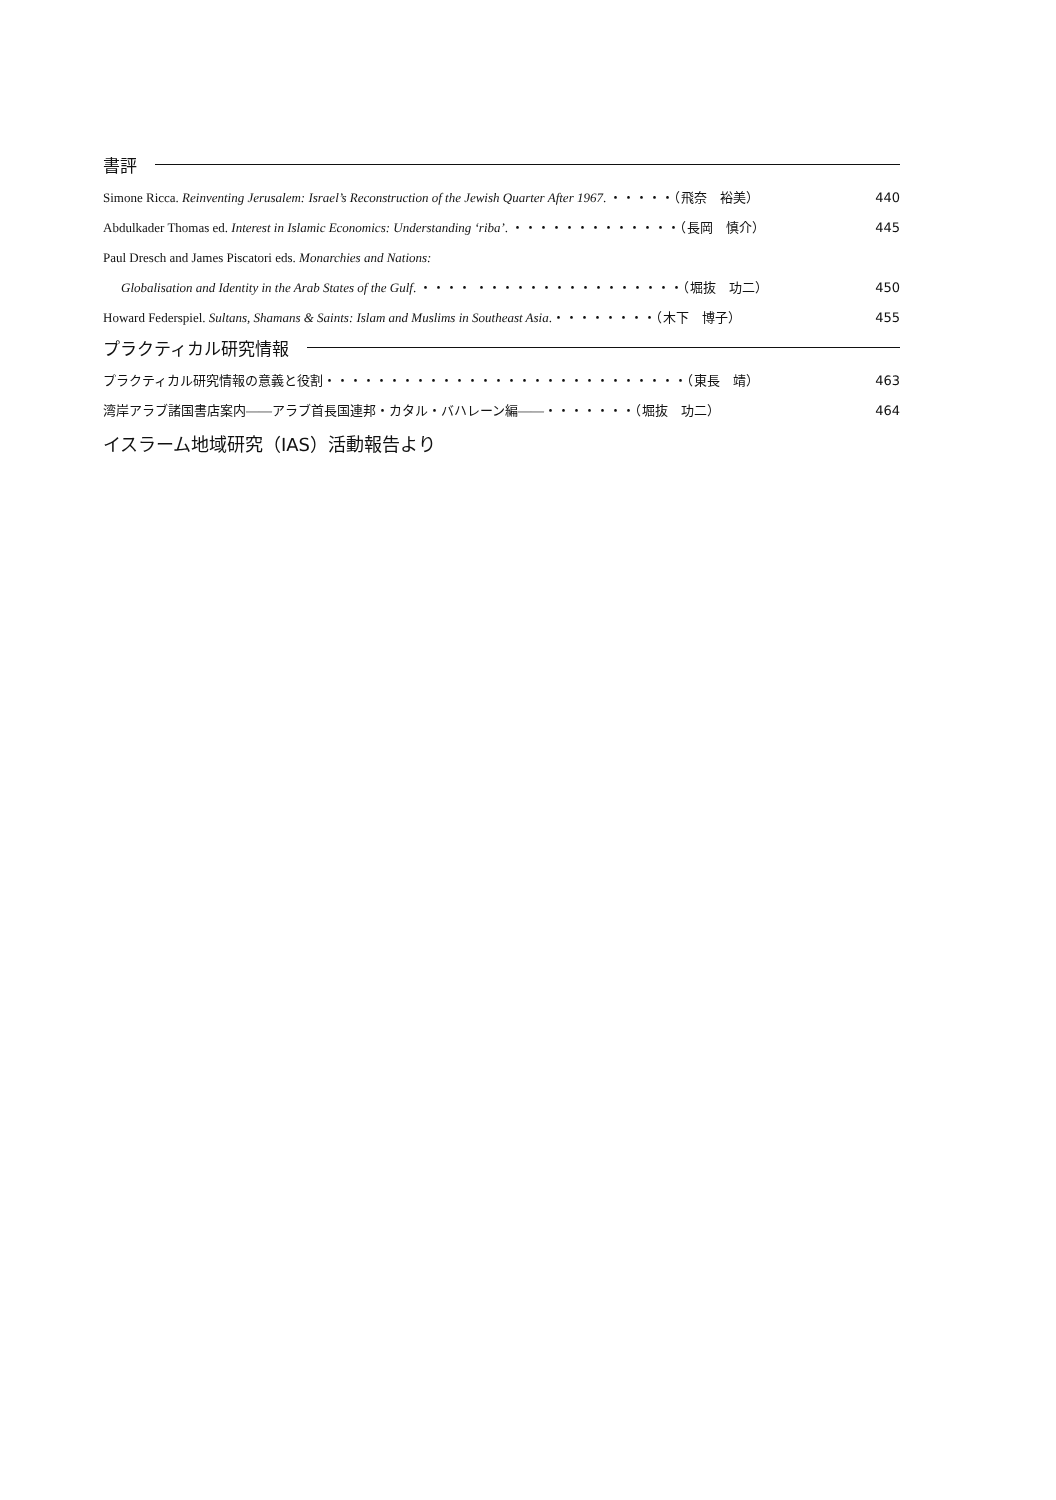書評
Simone Ricca. Reinventing Jerusalem: Israel’s Reconstruction of the Jewish Quarter After 1967. ・・・・・（飛奈　裕美） 440
Abdulkader Thomas ed. Interest in Islamic Economics: Understanding ‘riba’. ・・・・・・・・・・・・・（長岡　慎介） 445
Paul Dresch and James Piscatori eds. Monarchies and Nations:
Globalisation and Identity in the Arab States of the Gulf. ・・・・ ・・・・・・・・・・・・・・・・（堀抜　功二） 450
Howard Federspiel. Sultans, Shamans & Saints: Islam and Muslims in Southeast Asia.・・・・・・・・（木下　博子） 455
プラクティカル研究情報
プラクティカル研究情報の意義と役割・・・・・・・・・・・・・・・・・・・・・・・・・・・・（東長　靖） 463
湾岸アラブ諸国書店案内――アラブ首長国連邦・カタル・バハレーン編――・・・・・・・（堀抜　功二） 464
イスラーム地域研究（IAS）活動報告より